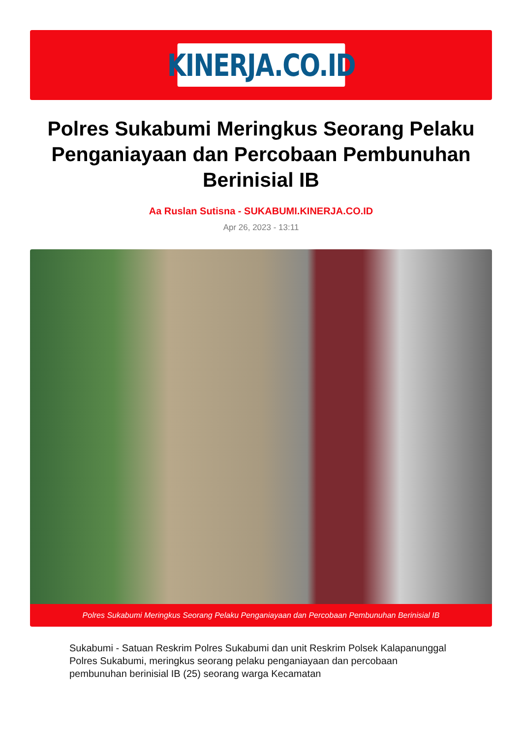KINERJA.CO.ID
Polres Sukabumi Meringkus Seorang Pelaku Penganiayaan dan Percobaan Pembunuhan Berinisial IB
Aa Ruslan Sutisna - SUKABUMI.KINERJA.CO.ID
Apr 26, 2023 - 13:11
Polres Sukabumi Meringkus Seorang Pelaku Penganiayaan dan Percobaan Pembunuhan Berinisial IB
Sukabumi - Satuan Reskrim Polres Sukabumi dan unit Reskrim Polsek Kalapanunggal Polres Sukabumi, meringkus seorang pelaku penganiayaan dan percobaan pembunuhan berinisial IB (25) seorang warga Kecamatan